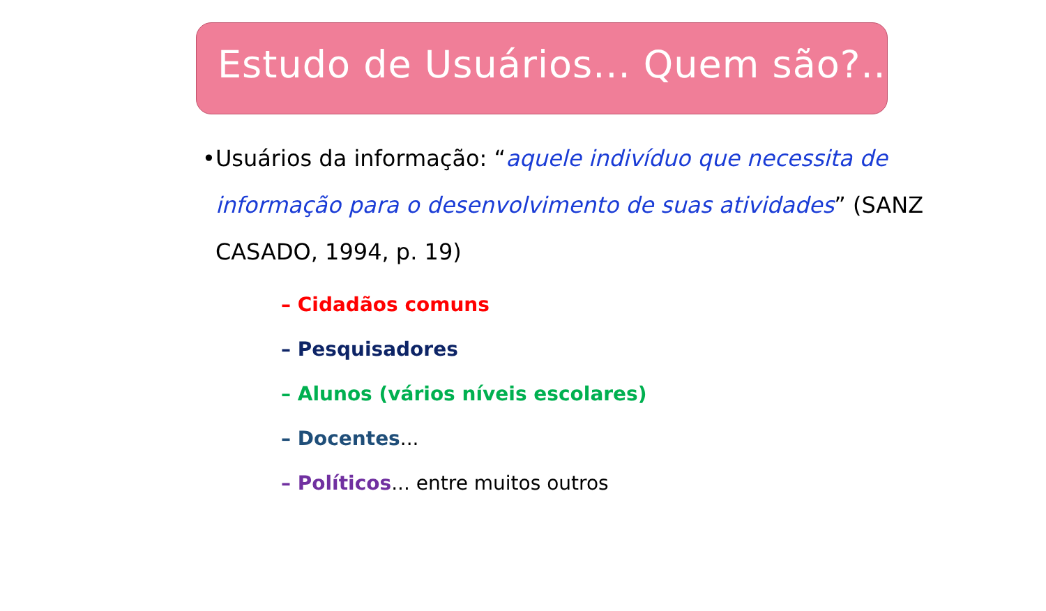Estudo de Usuários... Quem são?...
• Usuários da informação: “aquele indivíduo que necessita de informação para o desenvolvimento de suas atividades” (SANZ CASADO, 1994, p. 19)
– Cidadãos comuns
– Pesquisadores
– Alunos (vários níveis escolares)
– Docentes...
– Políticos... entre muitos outros